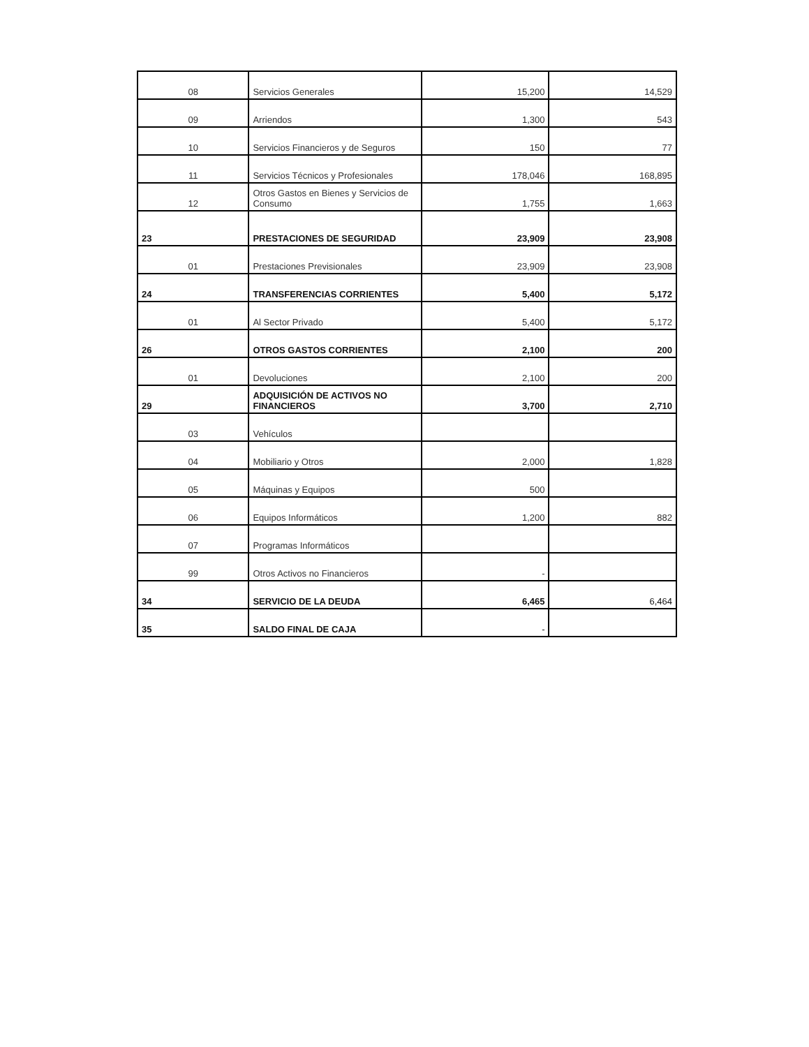| 08 | Servicios Generales | 15,200 | 14,529 |
| 09 | Arriendos | 1,300 | 543 |
| 10 | Servicios Financieros y de Seguros | 150 | 77 |
| 11 | Servicios Técnicos y Profesionales | 178,046 | 168,895 |
| 12 | Otros Gastos en Bienes y Servicios de Consumo | 1,755 | 1,663 |
| 23 | PRESTACIONES DE SEGURIDAD | 23,909 | 23,908 |
| 01 | Prestaciones Previsionales | 23,909 | 23,908 |
| 24 | TRANSFERENCIAS CORRIENTES | 5,400 | 5,172 |
| 01 | Al Sector Privado | 5,400 | 5,172 |
| 26 | OTROS GASTOS CORRIENTES | 2,100 | 200 |
| 01 | Devoluciones | 2,100 | 200 |
| 29 | ADQUISICIÓN DE ACTIVOS NO FINANCIEROS | 3,700 | 2,710 |
| 03 | Vehículos | | |
| 04 | Mobiliario y Otros | 2,000 | 1,828 |
| 05 | Máquinas y Equipos | 500 | |
| 06 | Equipos Informáticos | 1,200 | 882 |
| 07 | Programas Informáticos | | |
| 99 | Otros Activos no Financieros | - | |
| 34 | SERVICIO DE LA DEUDA | 6,465 | 6,464 |
| 35 | SALDO FINAL DE CAJA | - | |